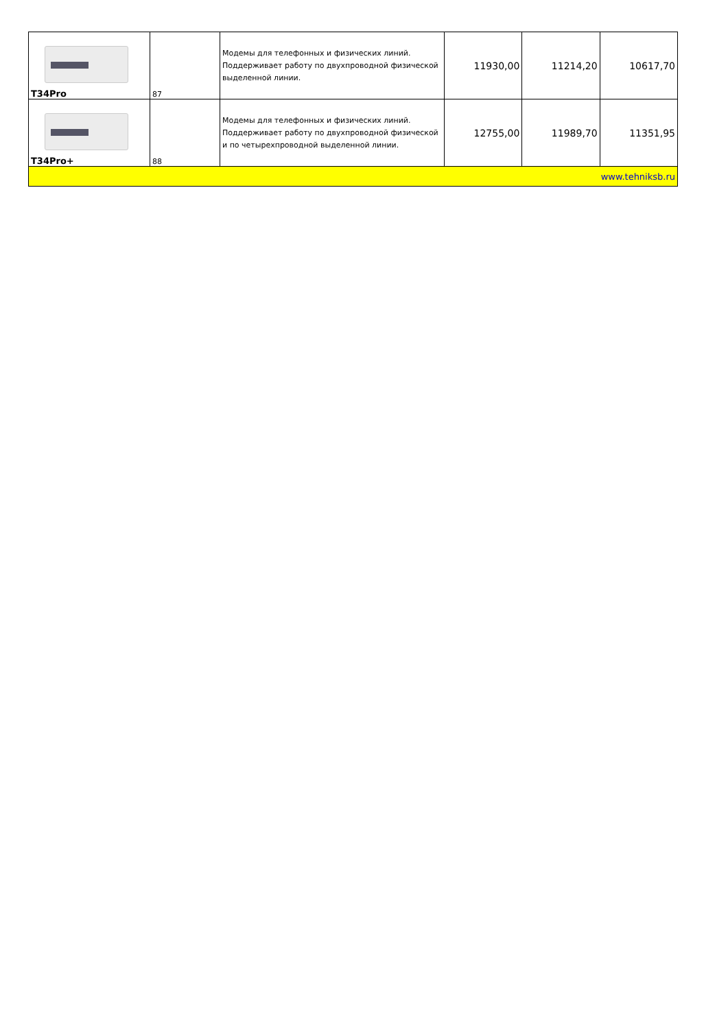| T34Pro | 87 | Модемы для телефонных и физических линий. Поддерживает работу по двухпроводной физической выделенной линии. | 11930,00 | 11214,20 | 10617,70 |
| T34Pro+ | 88 | Модемы для телефонных и физических линий. Поддерживает работу по двухпроводной физической и по четырехпроводной выделенной линии. | 12755,00 | 11989,70 | 11351,95 |
| www.tehniksb.ru | | | | | |